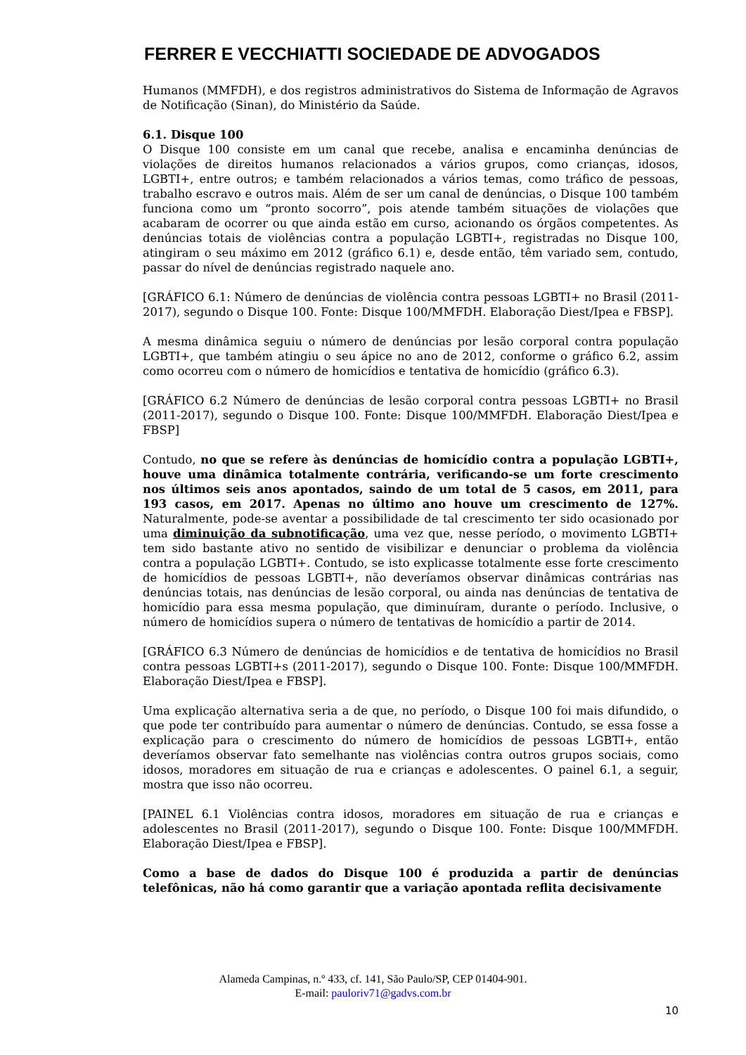FERRER E VECCHIATTI SOCIEDADE DE ADVOGADOS
Humanos (MMFDH), e dos registros administrativos do Sistema de Informação de Agravos de Notificação (Sinan), do Ministério da Saúde.
6.1. Disque 100
O Disque 100 consiste em um canal que recebe, analisa e encaminha denúncias de violações de direitos humanos relacionados a vários grupos, como crianças, idosos, LGBTI+, entre outros; e também relacionados a vários temas, como tráfico de pessoas, trabalho escravo e outros mais. Além de ser um canal de denúncias, o Disque 100 também funciona como um “pronto socorro”, pois atende também situações de violações que acabaram de ocorrer ou que ainda estão em curso, acionando os órgãos competentes. As denúncias totais de violências contra a população LGBTI+, registradas no Disque 100, atingiram o seu máximo em 2012 (gráfico 6.1) e, desde então, têm variado sem, contudo, passar do nível de denúncias registrado naquele ano.
[GRÁFICO 6.1: Número de denúncias de violência contra pessoas LGBTI+ no Brasil (2011-2017), segundo o Disque 100. Fonte: Disque 100/MMFDH. Elaboração Diest/Ipea e FBSP].
A mesma dinâmica seguiu o número de denúncias por lesão corporal contra população LGBTI+, que também atingiu o seu ápice no ano de 2012, conforme o gráfico 6.2, assim como ocorreu com o número de homicídios e tentativa de homicídio (gráfico 6.3).
[GRÁFICO 6.2 Número de denúncias de lesão corporal contra pessoas LGBTI+ no Brasil (2011-2017), segundo o Disque 100. Fonte: Disque 100/MMFDH. Elaboração Diest/Ipea e FBSP]
Contudo, no que se refere às denúncias de homicídio contra a população LGBTI+, houve uma dinâmica totalmente contrária, verificando-se um forte crescimento nos últimos seis anos apontados, saindo de um total de 5 casos, em 2011, para 193 casos, em 2017. Apenas no último ano houve um crescimento de 127%. Naturalmente, pode-se aventar a possibilidade de tal crescimento ter sido ocasionado por uma diminuição da subnotificação, uma vez que, nesse período, o movimento LGBTI+ tem sido bastante ativo no sentido de visibilizar e denunciar o problema da violência contra a população LGBTI+. Contudo, se isto explicasse totalmente esse forte crescimento de homicídios de pessoas LGBTI+, não deveríamos observar dinâmicas contrárias nas denúncias totais, nas denúncias de lesão corporal, ou ainda nas denúncias de tentativa de homicídio para essa mesma população, que diminuíram, durante o período. Inclusive, o número de homicídios supera o número de tentativas de homicídio a partir de 2014.
[GRÁFICO 6.3 Número de denúncias de homicídios e de tentativa de homicídios no Brasil contra pessoas LGBTI+s (2011-2017), segundo o Disque 100. Fonte: Disque 100/MMFDH. Elaboração Diest/Ipea e FBSP].
Uma explicação alternativa seria a de que, no período, o Disque 100 foi mais difundido, o que pode ter contribuído para aumentar o número de denúncias. Contudo, se essa fosse a explicação para o crescimento do número de homicídios de pessoas LGBTI+, então deveríamos observar fato semelhante nas violências contra outros grupos sociais, como idosos, moradores em situação de rua e crianças e adolescentes. O painel 6.1, a seguir, mostra que isso não ocorreu.
[PAINEL 6.1 Violências contra idosos, moradores em situação de rua e crianças e adolescentes no Brasil (2011-2017), segundo o Disque 100. Fonte: Disque 100/MMFDH. Elaboração Diest/Ipea e FBSP].
Como a base de dados do Disque 100 é produzida a partir de denúncias telefônicas, não há como garantir que a variação apontada reflita decisivamente
Alameda Campinas, n.º 433, cf. 141, São Paulo/SP, CEP 01404-901.
E-mail: pauloriv71@gadvs.com.br
10